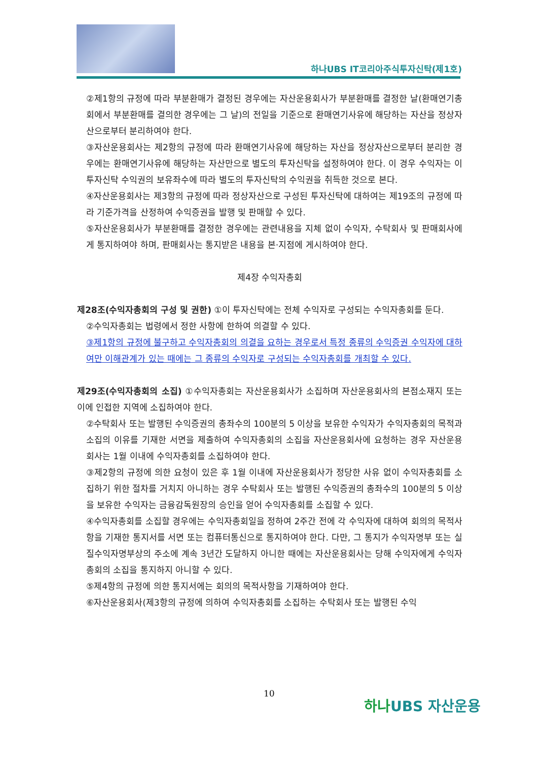하나UBS IT코리아주식투자신탁(제1호)
②제1항의 규정에 따라 부분환매가 결정된 경우에는 자산운용회사가 부분환매를 결정한 날(환매연기총회에서 부분환매를 결의한 경우에는 그 날)의 전일을 기준으로 환매연기사유에 해당하는 자산을 정상자산으로부터 분리하여야 한다.
③자산운용회사는 제2항의 규정에 따라 환매연기사유에 해당하는 자산을 정상자산으로부터 분리한 경우에는 환매연기사유에 해당하는 자산만으로 별도의 투자신탁을 설정하여야 한다. 이 경우 수익자는 이 투자신탁 수익권의 보유좌수에 따라 별도의 투자신탁의 수익권을 취득한 것으로 본다.
④자산운용회사는 제3항의 규정에 따라 정상자산으로 구성된 투자신탁에 대하여는 제19조의 규정에 따라 기준가격을 산정하여 수익증권을 발행 및 판매할 수 있다.
⑤자산운용회사가 부분환매를 결정한 경우에는 관련내용을 지체 없이 수익자, 수탁회사 및 판매회사에게 통지하여야 하며, 판매회사는 통지받은 내용을 본·지점에 게시하여야 한다.
제4장 수익자총회
제28조(수익자총회의 구성 및 권한) ①이 투자신탁에는 전체 수익자로 구성되는 수익자총회를 둔다.
②수익자총회는 법령에서 정한 사항에 한하여 의결할 수 있다.
③제1항의 규정에 불구하고 수익자총회의 의결을 요하는 경우로서 특정 종류의 수익증권 수익자에 대하여만 이해관계가 있는 때에는 그 종류의 수익자로 구성되는 수익자총회를 개최할 수 있다.
제29조(수익자총회의 소집) ①수익자총회는 자산운용회사가 소집하며 자산운용회사의 본점소재지 또는 이에 인접한 지역에 소집하여야 한다.
②수탁회사 또는 발행된 수익증권의 총좌수의 100분의 5 이상을 보유한 수익자가 수익자총회의 목적과 소집의 이유를 기재한 서면을 제출하여 수익자총회의 소집을 자산운용회사에 요청하는 경우 자산운용회사는 1월 이내에 수익자총회를 소집하여야 한다.
③제2항의 규정에 의한 요청이 있은 후 1월 이내에 자산운용회사가 정당한 사유 없이 수익자총회를 소집하기 위한 절차를 거치지 아니하는 경우 수탁회사 또는 발행된 수익증권의 총좌수의 100분의 5 이상을 보유한 수익자는 금융감독원장의 승인을 얻어 수익자총회를 소집할 수 있다.
④수익자총회를 소집할 경우에는 수익자총회일을 정하여 2주간 전에 각 수익자에 대하여 회의의 목적사항을 기재한 통지서를 서면 또는 컴퓨터통신으로 통지하여야 한다. 다만, 그 통지가 수익자명부 또는 실질수익자명부상의 주소에 계속 3년간 도달하지 아니한 때에는 자산운용회사는 당해 수익자에게 수익자총회의 소집을 통지하지 아니할 수 있다.
⑤제4항의 규정에 의한 통지서에는 회의의 목적사항을 기재하여야 한다.
⑥자산운용회사(제3항의 규정에 의하여 수익자총회를 소집하는 수탁회사 또는 발행된 수익
10
하나UBS 자산운용